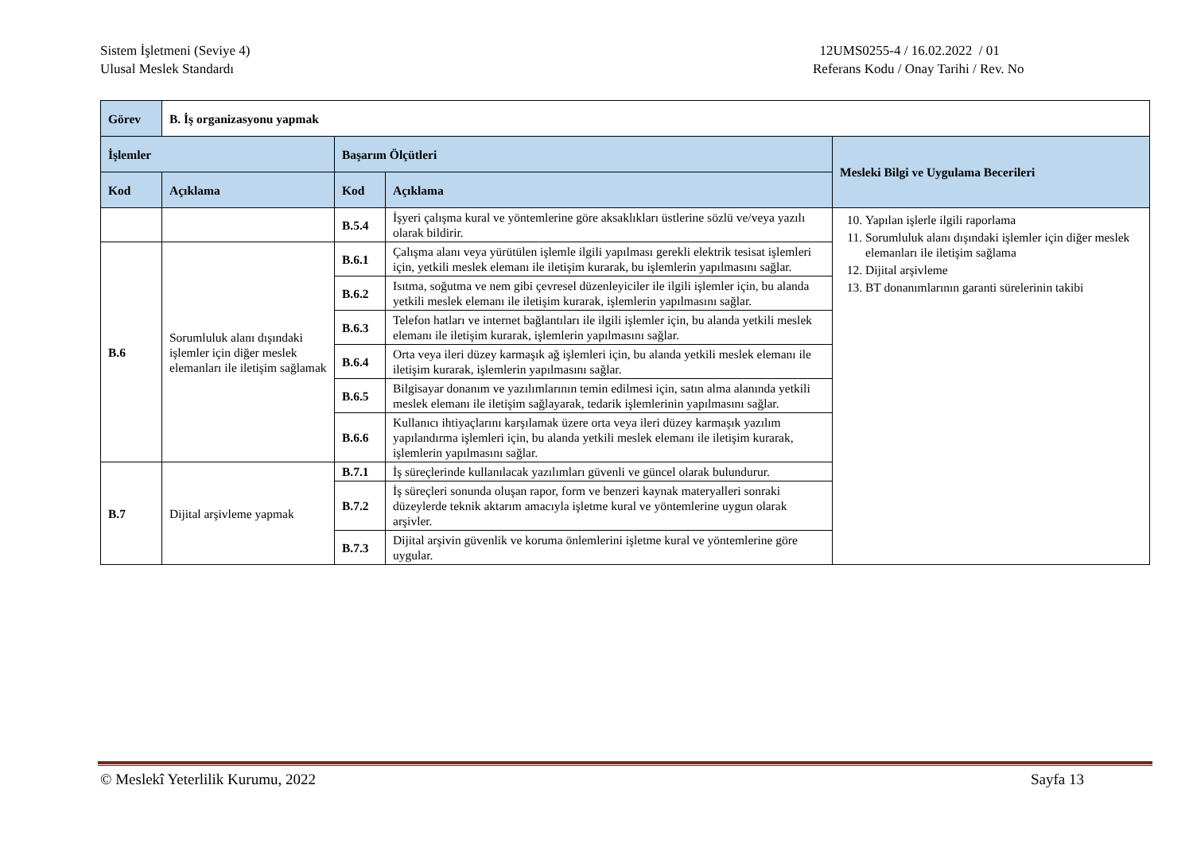Sistem İşletmeni (Seviye 4)
Ulusal Meslek Standardı
12UMS0255-4 / 16.02.2022 / 01
Referans Kodu / Onay Tarihi / Rev. No
| Görev | B. İş organizasyonu yapmak | | | |
| İşlemler | | Başarım Ölçütleri | | Mesleki Bilgi ve Uygulama Becerileri |
| Kod | Açıklama | Kod | Açıklama | |
| | | B.5.4 | İşyeri çalışma kural ve yöntemlerine göre aksaklıkları üstlerine sözlü ve/veya yazılı olarak bildirir. | 10. Yapılan işlerle ilgili raporlama 11. Sorumluluk alanı dışındaki işlemler için diğer meslek elemanları ile iletişim sağlama 12. Dijital arşivleme 13. BT donanımlarının garanti sürelerinin takibi |
| B.6 | Sorumluluk alanı dışındaki işlemler için diğer meslek elemanları ile iletişim sağlamak | B.6.1 | Çalışma alanı veya yürütülen işlemle ilgili yapılması gerekli elektrik tesisat işlemleri için, yetkili meslek elemanı ile iletişim kurarak, bu işlemlerin yapılmasını sağlar. | |
| | | B.6.2 | Isıtma, soğutma ve nem gibi çevresel düzenleyiciler ile ilgili işlemler için, bu alanda yetkili meslek elemanı ile iletişim kurarak, işlemlerin yapılmasını sağlar. | |
| | | B.6.3 | Telefon hatları ve internet bağlantıları ile ilgili işlemler için, bu alanda yetkili meslek elemanı ile iletişim kurarak, işlemlerin yapılmasını sağlar. | |
| | | B.6.4 | Orta veya ileri düzey karmaşık ağ işlemleri için, bu alanda yetkili meslek elemanı ile iletişim kurarak, işlemlerin yapılmasını sağlar. | |
| | | B.6.5 | Bilgisayar donanım ve yazılımlarının temin edilmesi için, satın alma alanında yetkili meslek elemanı ile iletişim sağlayarak, tedarik işlemlerinin yapılmasını sağlar. | |
| | | B.6.6 | Kullanıcı ihtiyaçlarını karşılamak üzere orta veya ileri düzey karmaşık yazılım yapılandırma işlemleri için, bu alanda yetkili meslek elemanı ile iletişim kurarak, işlemlerin yapılmasını sağlar. | |
| B.7 | Dijital arşivleme yapmak | B.7.1 | İş süreçlerinde kullanılacak yazılımları güvenli ve güncel olarak bulundurur. | |
| | | B.7.2 | İş süreçleri sonunda oluşan rapor, form ve benzeri kaynak materyalleri sonraki düzeylerde teknik aktarım amacıyla işletme kural ve yöntemlerine uygun olarak arşivler. | |
| | | B.7.3 | Dijital arşivin güvenlik ve koruma önlemlerini işletme kural ve yöntemlerine göre uygular. | |
© Meslekî Yeterlilik Kurumu, 2022
Sayfa 13